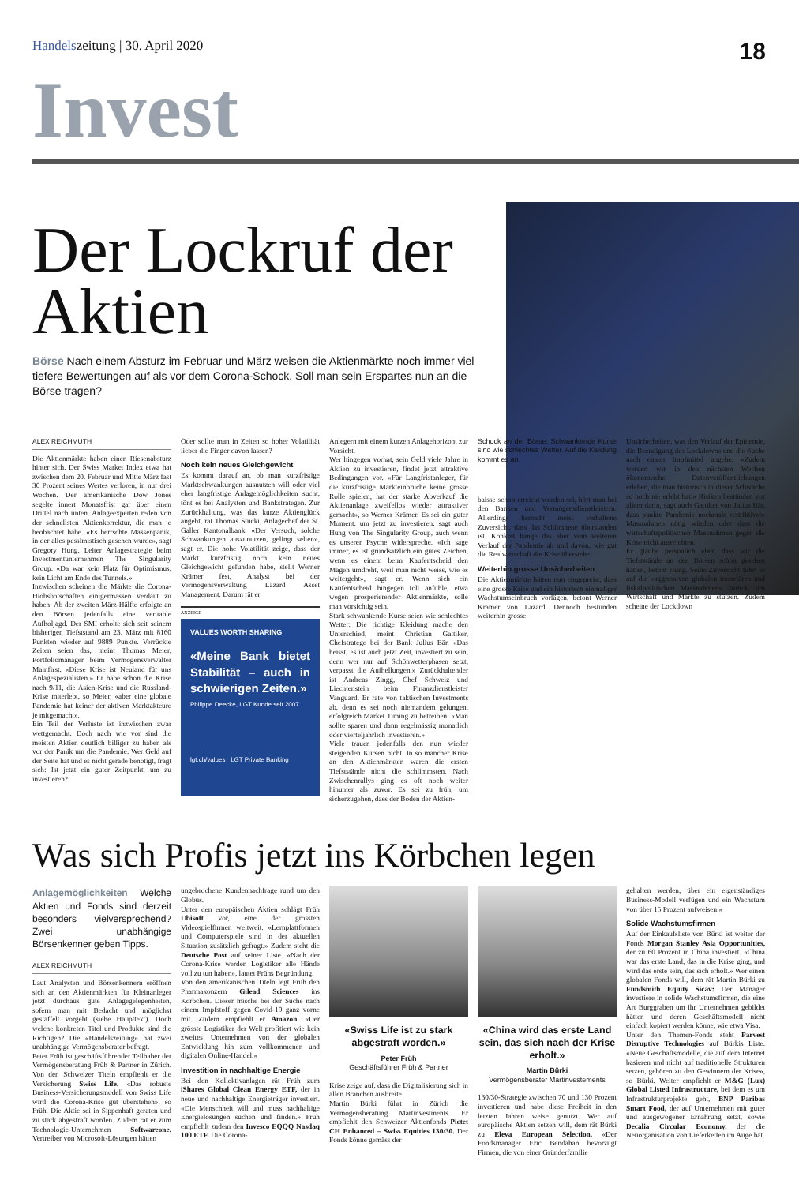Handelszeitung | 30. April 2020
18
Invest
Der Lockruf der Aktien
Börse Nach einem Absturz im Februar und März weisen die Aktienmärkte noch immer viel tiefere Bewertungen auf als vor dem Corona-Schock. Soll man sein Erspartes nun an die Börse tragen?
ALEX REICHMUTH
Die Aktienmärkte haben einen Riesenabsturz hinter sich. Der Swiss Market Index etwa hat zwischen dem 20. Februar und Mitte März fast 30 Prozent seines Wertes verloren, in nur drei Wochen. Der amerikanische Dow Jones segelte innert Monatsfrist gar über einen Drittel nach unten. Anlageexperten reden von der schnellsten Aktienkorrektur, die man je beobachtet habe. «Es herrschte Massenpanik, in der alles pessimistisch gesehen wurde», sagt Gregory Hung, Leiter Anlagestrategie beim Investmentunternehmen The Singularity Group. «Da war kein Platz für Optimismus, kein Licht am Ende des Tunnels.»
Inzwischen scheinen die Märkte die Corona-Hiobsbotschaften einigermassen verdaut zu haben: Ab der zweiten März-Hälfte erfolgte an den Börsen jedenfalls eine veritable Aufholjagd. Der SMI erholte sich seit seinem bisherigen Tiefststand am 23. März mit 8160 Punkten wieder auf 9889 Punkte. Verrückte Zeiten seien das, meint Thomas Meier, Portfoliomanager beim Vermögensverwalter Mainfirst. «Diese Krise ist Neuland für uns Anlagespezialisten.» Er habe schon die Krise nach 9/11, die Asien-Krise und die Russland-Krise miterlebt, so Meier, «aber eine globale Pandemie hat keiner der aktiven Marktakteure je mitgemacht».
Ein Teil der Verluste ist inzwischen zwar wettgemacht. Doch nach wie vor sind die meisten Aktien deutlich billiger zu haben als vor der Panik um die Pandemie. Wer Geld auf der Seite hat und es nicht gerade benötigt, fragt sich: Ist jetzt ein guter Zeitpunkt, um zu investieren?
Oder sollte man in Zeiten so hoher Volatilität lieber die Finger davon lassen?
Noch kein neues Gleichgewicht
Es kommt darauf an, ob man kurzfristige Marktschwankungen ausnutzen will oder viel eher langfristige Anlagemöglichkeiten sucht, tönt es bei Analysten und Bankstrategen. Zur Zurückhaltung, was das kurze Aktienglück angeht, rät Thomas Stucki, Anlagechef der St. Galler Kantonalbank. «Der Versuch, solche Schwankungen auszunutzen, gelingt selten», sagt er. Die hohe Volatilität zeige, dass der Markt kurzfristig noch kein neues Gleichgewicht gefunden habe, stellt Werner Krämer fest, Analyst bei der Vermögensverwaltung Lazard Asset Management. Darum rät er
ANZEIGE
VALUES WORTH SHARING
«Meine Bank bietet Stabilität – auch in schwierigen Zeiten.»
Philippe Deecke, LGT Kunde seit 2007
lgt.ch/values LGT Private Banking
Anlegern mit einem kurzen Anlagehorizont zur Vorsicht.
Wer hingegen vorhat, sein Geld viele Jahre in Aktien zu investieren, findet jetzt attraktive Bedingungen vor. «Für Langfristanleger, für die kurzfristige Markteinbrüche keine grosse Rolle spielen, hat der starke Abverkauf die Aktienanlage zweifellos wieder attraktiver gemacht», so Werner Krämer. Es sei ein guter Moment, um jetzt zu investieren, sagt auch Hung von The Singularity Group, auch wenn es unserer Psyche widerspreche. «Ich sage immer, es ist grundsätzlich ein gutes Zeichen, wenn es einem beim Kaufentscheid den Magen umdreht, weil man nicht weiss, wie es weitergeht», sagt er. Wenn sich ein Kaufentscheid hingegen toll anfühle, etwa wegen prosperierender Aktienmärkte, solle man vorsichtig sein.
Stark schwankende Kurse seien wie schlechtes Wetter: Die richtige Kleidung mache den Unterschied, meint Christian Gattiker, Chefstratege bei der Bank Julius Bär. «Das heisst, es ist auch jetzt Zeit, investiert zu sein, denn wer nur auf Schönwetterphasen setzt, verpasst die Aufhellungen.» Zurückhaltender ist Andreas Zingg, Chef Schweiz und Liechtenstein beim Finanzdienstleister Vanguard. Er rate von taktischen Investments ab, denn es sei noch niemandem gelungen, erfolgreich Market Timing zu betreiben. «Man sollte sparen und dann regelmässig monatlich oder vierteljährlich investieren.»
Viele trauen jedenfalls den nun wieder steigenden Kursen nicht. In so mancher Krise an den Aktienmärkten waren die ersten Tiefststände nicht die schlimmsten. Nach Zwischenrallys ging es oft noch weiter hinunter als zuvor. Es sei zu früh, um sicherzugehen, dass der Boden der Aktien-
Schock an der Börse: Schwankende Kurse sind wie schlechtes Wetter. Auf die Kleidung kommt es an.
baisse schon erreicht worden sei, hört man bei den Banken und Vermögensdienstleistern. Allerdings herrscht meist verhaltene Zuversicht, dass das Schlimmste überstanden ist. Konkret hänge das aber vom weiteren Verlauf der Pandemie ab und davon, wie gut die Realwirtschaft die Krise überstehe.
Weiterhin grosse Unsicherheiten
Die Aktienmärkte hätten nun eingepreist, dass eine grosse Krise und ein historisch einmaliger Wachstumseinbruch vorlägen, betont Werner Krämer von Lazard. Dennoch bestünden weiterhin grosse
Unsicherheiten, was den Verlauf der Epidemie, die Beendigung des Lockdowns und die Suche nach einem Impfmittel angehe. «Zudem werden wir in den nächsten Wochen ökonomische Datenveröffentlichungen erleben, die man historisch in dieser Schwäche so noch nie erlebt hat.» Risiken bestünden vor allem darin, sagt auch Gattiker von Julius Bär, dass punkto Pandemie nochmals restriktivere Massnahmen nötig würden oder dass die wirtschaftspolitischen Massnahmen gegen die Krise nicht ausreichten.
Er glaube persönlich eher, dass wir die Tiefststände an den Börsen schon gesehen hätten, betont Hung. Seine Zuversicht führt er auf die «aggressiven globalen monetären und fiskalpolitischen Massnahmen» zurück, um Wirtschaft und Märkte zu stützen. Zudem scheine der Lockdown
Was sich Profis jetzt ins Körbchen legen
Anlagemöglichkeiten Welche Aktien und Fonds sind derzeit besonders vielversprechend? Zwei unabhängige Börsenkenner geben Tipps.
ALEX REICHMUTH
Laut Analysten und Börsenkennern eröffnen sich an den Aktienmärkten für Kleinanleger jetzt durchaus gute Anlagegelegenheiten, sofern man mit Bedacht und möglichst gestaffelt vorgeht (siehe Haupttext). Doch welche konkreten Titel und Produkte sind die Richtigen? Die «Handelszeitung» hat zwei unabhängige Vermögensberater befragt.
Peter Früh ist geschäftsführender Teilhaber der Vermögensberatung Früh & Partner in Zürich. Von den Schweizer Titeln empfiehlt er die Versicherung Swiss Life. «Das robuste Business-Versicherungsmodell von Swiss Life wird die Corona-Krise gut überstehen», so Früh. Die Aktie sei in Sippenhaft geraten und zu stark abgestraft worden. Zudem rät er zum Technologie-Unternehmen Softwareone. Vertreiber von Microsoft-Lösungen hätten
ungebrochene Kundennachfrage rund um den Globus.
Unter den europäischen Aktien schlägt Früh Ubisoft vor, eine der grössten Videospielfirmen weltweit. «Lernplattformen und Computerspiele sind in der aktuellen Situation zusätzlich gefragt.» Zudem steht die Deutsche Post auf seiner Liste. «Nach der Corona-Krise werden Logistiker alle Hände voll zu tun haben», lautet Frühs Begründung.
Von den amerikanischen Titeln legt Früh den Pharmakonzern Gilead Sciences ins Körbchen. Dieser mische bei der Suche nach einem Impfstoff gegen Covid-19 ganz vorne mit. Zudem empfiehlt er Amazon. «Der grösste Logistiker der Welt profitiert wie kein zweites Unternehmen von der globalen Entwicklung hin zum vollkommenen und digitalen Online-Handel.»
Investition in nachhaltige Energie
Bei den Kollektivanlagen rät Früh zum iShares Global Clean Energy ETF, der in neue und nachhaltige Energieträger investiert. «Die Menschheit will und muss nachhaltige Energielösungen suchen und finden.» Früh empfiehlt zudem den Invesco EQQQ Nasdaq 100 ETF. Die Corona-
«Swiss Life ist zu stark abgestraft worden.»
Peter Früh
Geschäftsführer Früh & Partner
Krise zeige auf, dass die Digitalisierung sich in allen Branchen ausbreite.
Martin Bürki führt in Zürich die Vermögensberatung Martinvestments. Er empfiehlt den Schweizer Aktienfonds Pictet CH Enhanced – Swiss Equities 130/30. Der Fonds könne gemäss der
«China wird das erste Land sein, das sich nach der Krise erholt.»
Martin Bürki
Vermögensberater Martinvestements
130/30-Strategie zwischen 70 und 130 Prozent investieren und habe diese Freiheit in den letzten Jahren weise genutzt. Wer auf europäische Aktien setzen will, dem rät Bürki zu Eleva European Selection. «Der Fondsmanager Eric Bendahan bevorzugt Firmen, die von einer Gründerfamilie
gehalten werden, über ein eigenständiges Business-Modell verfügen und ein Wachstum von über 15 Prozent aufweisen.»
Solide Wachstumsfirmen
Auf der Einkaufsliste von Bürki ist weiter der Fonds Morgan Stanley Asia Opportunities, der zu 60 Prozent in China investiert. «China war das erste Land, das in die Krise ging, und wird das erste sein, das sich erholt.» Wer einen globalen Fonds will, dem rät Martin Bürki zu Fundsmith Equity Sicav: Der Manager investiere in solide Wachstumsfirmen, die eine Art Burggraben um ihr Unternehmen gebildet hätten und deren Geschäftsmodell nicht einfach kopiert werden könne, wie etwa Visa.
Unter den Themen-Fonds steht Parvest Disruptive Technologies auf Bürkis Liste. «Neue Geschäftsmodelle, die auf dem Internet basieren und nicht auf traditionelle Strukturen setzen, gehören zu den Gewinnern der Krise», so Bürki. Weiter empfiehlt er M&G (Lux) Global Listed Infrastructure, bei dem es um Infrastrukturprojekte geht, BNP Paribas Smart Food, der auf Unternehmen mit guter und ausgewogener Ernährung setzt, sowie Decalia Circular Economy, der die Neuorganisation von Lieferketten im Auge hat.